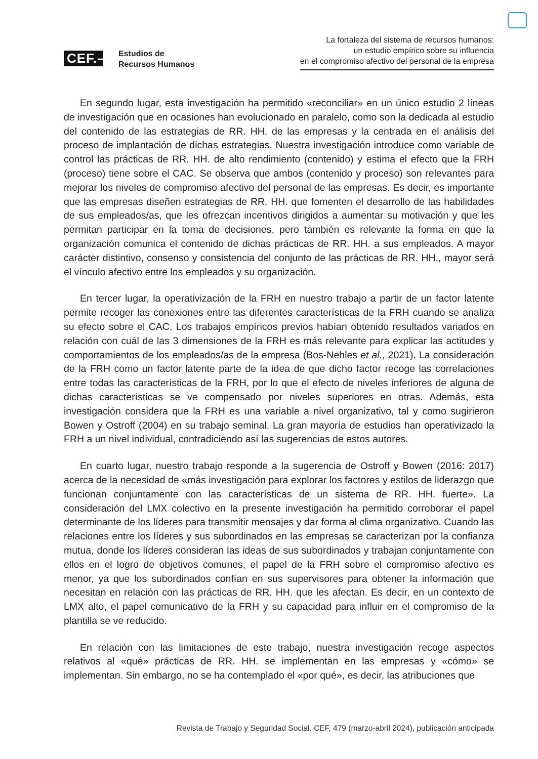CEF.–
Estudios de
Recursos Humanos
La fortaleza del sistema de recursos humanos:
un estudio empírico sobre su influencia
en el compromiso afectivo del personal de la empresa
En segundo lugar, esta investigación ha permitido «reconciliar» en un único estudio 2 líneas de investigación que en ocasiones han evolucionado en paralelo, como son la dedicada al estudio del contenido de las estrategias de RR. HH. de las empresas y la centrada en el análisis del proceso de implantación de dichas estrategias. Nuestra investigación introduce como variable de control las prácticas de RR. HH. de alto rendimiento (contenido) y estima el efecto que la FRH (proceso) tiene sobre el CAC. Se observa que ambos (contenido y proceso) son relevantes para mejorar los niveles de compromiso afectivo del personal de las empresas. Es decir, es importante que las empresas diseñen estrategias de RR. HH. que fomenten el desarrollo de las habilidades de sus empleados/as, que les ofrezcan incentivos dirigidos a aumentar su motivación y que les permitan participar en la toma de decisiones, pero también es relevante la forma en que la organización comunica el contenido de dichas prácticas de RR. HH. a sus empleados. A mayor carácter distintivo, consenso y consistencia del conjunto de las prácticas de RR. HH., mayor será el vínculo afectivo entre los empleados y su organización.
En tercer lugar, la operativización de la FRH en nuestro trabajo a partir de un factor latente permite recoger las conexiones entre las diferentes características de la FRH cuando se analiza su efecto sobre el CAC. Los trabajos empíricos previos habían obtenido resultados variados en relación con cuál de las 3 dimensiones de la FRH es más relevante para explicar las actitudes y comportamientos de los empleados/as de la empresa (Bos-Nehles et al., 2021). La consideración de la FRH como un factor latente parte de la idea de que dicho factor recoge las correlaciones entre todas las características de la FRH, por lo que el efecto de niveles inferiores de alguna de dichas características se ve compensado por niveles superiores en otras. Además, esta investigación considera que la FRH es una variable a nivel organizativo, tal y como sugirieron Bowen y Ostroff (2004) en su trabajo seminal. La gran mayoría de estudios han operativizado la FRH a un nivel individual, contradiciendo así las sugerencias de estos autores.
En cuarto lugar, nuestro trabajo responde a la sugerencia de Ostroff y Bowen (2016: 2017) acerca de la necesidad de «más investigación para explorar los factores y estilos de liderazgo que funcionan conjuntamente con las características de un sistema de RR. HH. fuerte». La consideración del LMX colectivo en la presente investigación ha permitido corroborar el papel determinante de los líderes para transmitir mensajes y dar forma al clima organizativo. Cuando las relaciones entre los líderes y sus subordinados en las empresas se caracterizan por la confianza mutua, donde los líderes consideran las ideas de sus subordinados y trabajan conjuntamente con ellos en el logro de objetivos comunes, el papel de la FRH sobre el compromiso afectivo es menor, ya que los subordinados confían en sus supervisores para obtener la información que necesitan en relación con las prácticas de RR. HH. que les afectan. Es decir, en un contexto de LMX alto, el papel comunicativo de la FRH y su capacidad para influir en el compromiso de la plantilla se ve reducido.
En relación con las limitaciones de este trabajo, nuestra investigación recoge aspectos relativos al «qué» prácticas de RR. HH. se implementan en las empresas y «cómo» se implementan. Sin embargo, no se ha contemplado el «por qué», es decir, las atribuciones que
Revista de Trabajo y Seguridad Social. CEF, 479 (marzo-abril 2024), publicación anticipada